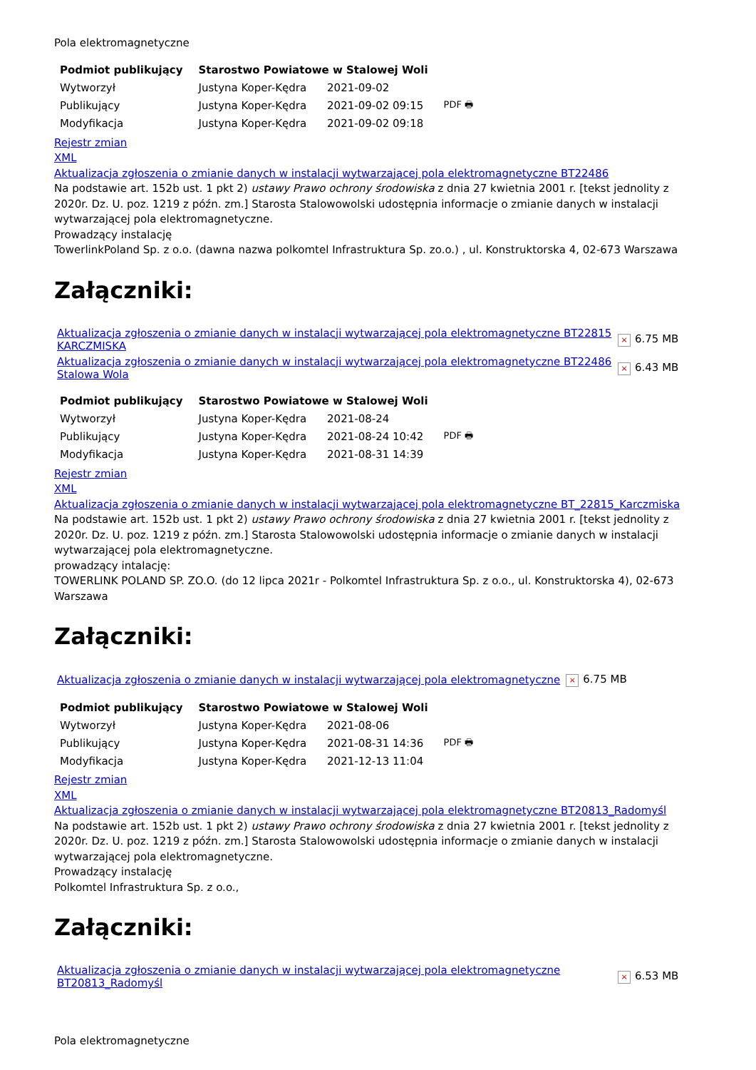Pola elektromagnetyczne
| Podmiot publikujący | Starostwo Powiatowe w Stalowej Woli | | |
| Wytworzył | Justyna Koper-Kędra | 2021-09-02 | PDF 🖶 |
| Publikujący | Justyna Koper-Kędra | 2021-09-02 09:15 | |
| Modyfikacja | Justyna Koper-Kędra | 2021-09-02 09:18 | |
Rejestr zmian
XML
Aktualizacja zgłoszenia o zmianie danych w instalacji wytwarzającej pola elektromagnetyczne BT22486
Na podstawie art. 152b ust. 1 pkt 2) ustawy Prawo ochrony środowiska z dnia 27 kwietnia 2001 r. [tekst jednolity z 2020r. Dz. U. poz. 1219 z późn. zm.] Starosta Stalowowolski udostępnia informacje o zmianie danych w instalacji wytwarzającej pola elektromagnetyczne.
Prowadzący instalację
TowerlinkPoland Sp. z o.o. (dawna nazwa polkomtel Infrastruktura Sp. zo.o.) , ul. Konstruktorska 4, 02-673 Warszawa
Załączniki:
| Aktualizacja zgłoszenia o zmianie danych w instalacji wytwarzającej pola elektromagnetyczne BT22815 KARCZMISKA | × 6.75 MB |
| Aktualizacja zgłoszenia o zmianie danych w instalacji wytwarzającej pola elektromagnetyczne BT22486 Stalowa Wola | × 6.43 MB |
| Podmiot publikujący | Starostwo Powiatowe w Stalowej Woli | | |
| Wytworzył | Justyna Koper-Kędra | 2021-08-24 | PDF 🖶 |
| Publikujący | Justyna Koper-Kędra | 2021-08-24 10:42 | |
| Modyfikacja | Justyna Koper-Kędra | 2021-08-31 14:39 | |
Rejestr zmian
XML
Aktualizacja zgłoszenia o zmianie danych w instalacji wytwarzającej pola elektromagnetyczne BT_22815_Karczmiska
Na podstawie art. 152b ust. 1 pkt 2) ustawy Prawo ochrony środowiska z dnia 27 kwietnia 2001 r. [tekst jednolity z 2020r. Dz. U. poz. 1219 z późn. zm.] Starosta Stalowowolski udostępnia informacje o zmianie danych w instalacji wytwarzającej pola elektromagnetyczne.
prowadzący intalację:
TOWERLINK POLAND SP. ZO.O. (do 12 lipca 2021r - Polkomtel Infrastruktura Sp. z o.o., ul. Konstruktorska 4), 02-673 Warszawa
Załączniki:
| Aktualizacja zgłoszenia o zmianie danych w instalacji wytwarzającej pola elektromagnetyczne | × 6.75 MB |
| Podmiot publikujący | Starostwo Powiatowe w Stalowej Woli | | |
| Wytworzył | Justyna Koper-Kędra | 2021-08-06 | PDF 🖶 |
| Publikujący | Justyna Koper-Kędra | 2021-08-31 14:36 | |
| Modyfikacja | Justyna Koper-Kędra | 2021-12-13 11:04 | |
Rejestr zmian
XML
Aktualizacja zgłoszenia o zmianie danych w instalacji wytwarzającej pola elektromagnetyczne BT20813_Radomyśl
Na podstawie art. 152b ust. 1 pkt 2) ustawy Prawo ochrony środowiska z dnia 27 kwietnia 2001 r. [tekst jednolity z 2020r. Dz. U. poz. 1219 z późn. zm.] Starosta Stalowowolski udostępnia informacje o zmianie danych w instalacji wytwarzającej pola elektromagnetyczne.
Prowadzący instalację
Polkomtel Infrastruktura Sp. z o.o.,
Załączniki:
| Aktualizacja zgłoszenia o zmianie danych w instalacji wytwarzającej pola elektromagnetyczne BT20813_Radomyśl | × 6.53 MB |
Pola elektromagnetyczne